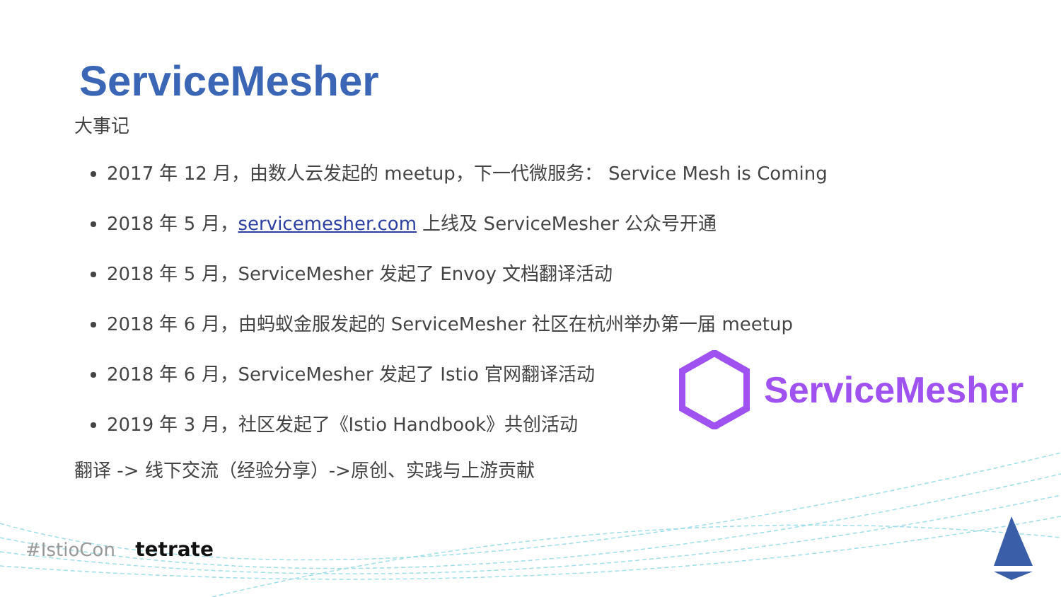ServiceMesher
大事记
2017 年 12 月，由数人云发起的 meetup，下一代微服务： Service Mesh is Coming
2018 年 5 月，servicemesher.com 上线及 ServiceMesher 公众号开通
2018 年 5 月，ServiceMesher 发起了 Envoy 文档翻译活动
2018 年 6 月，由蚂蚁金服发起的 ServiceMesher 社区在杭州举办第一届 meetup
2018 年 6 月，ServiceMesher 发起了 Istio 官网翻译活动
2019 年 3 月，社区发起了《Istio Handbook》共创活动
翻译 -> 线下交流（经验分享）->原创、实践与上游贡献
ServiceMesher
#IstioCon tetrate